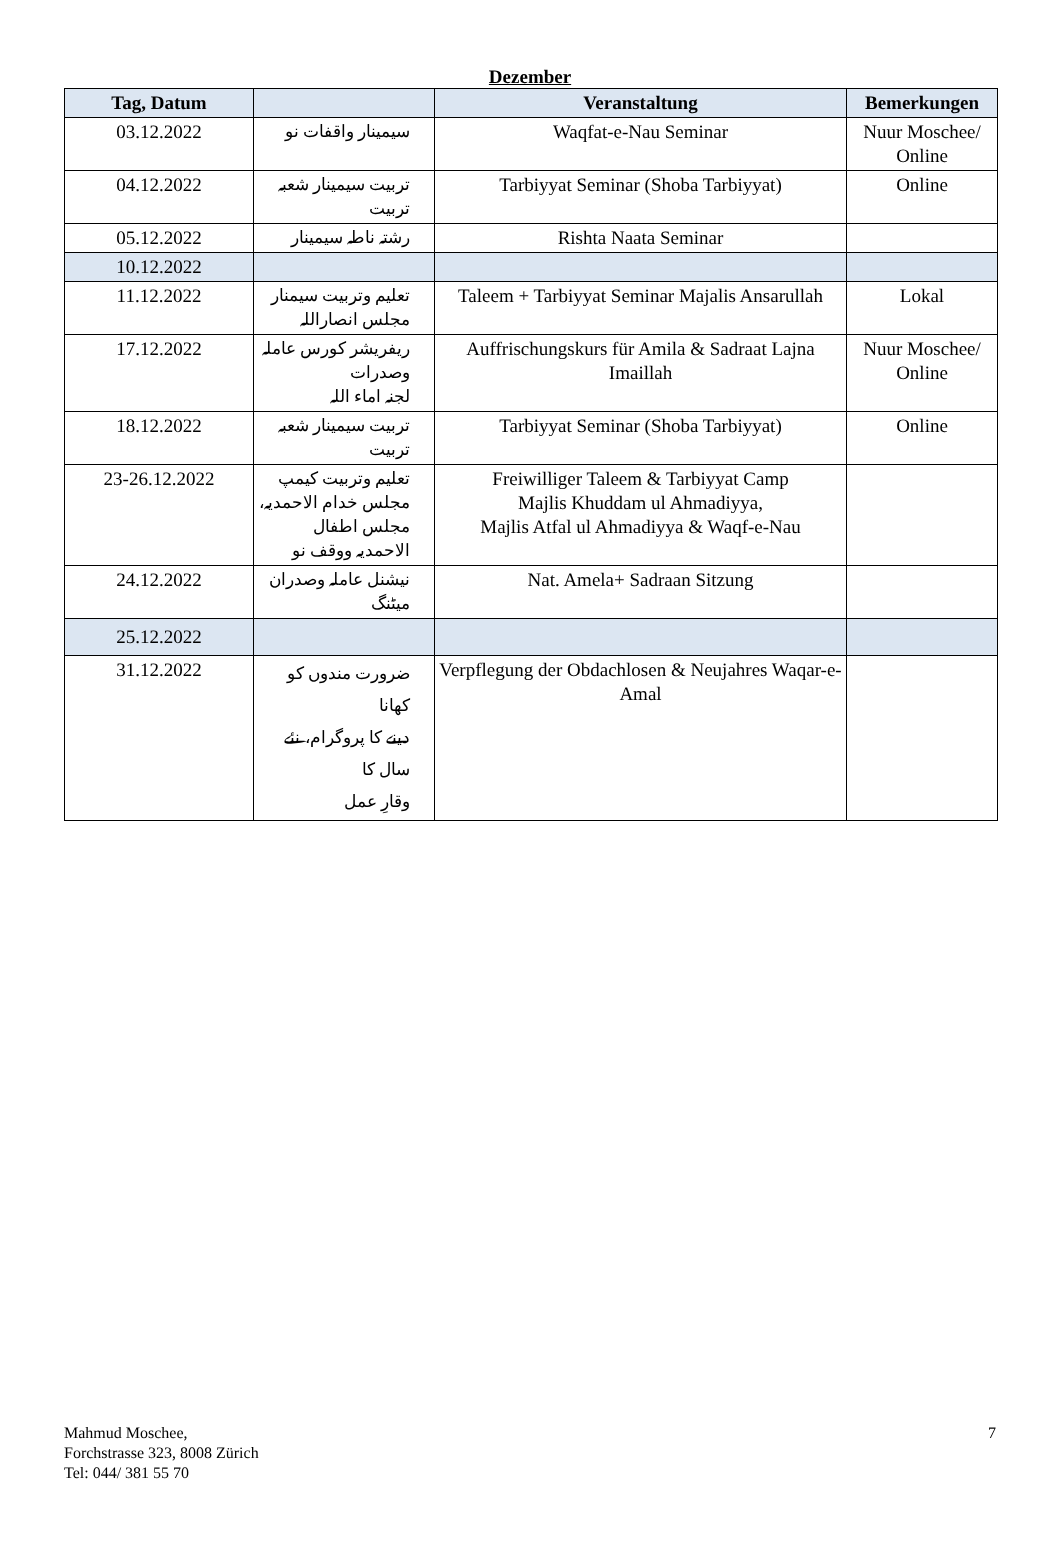Dezember
| Tag, Datum | | Veranstaltung | Bemerkungen |
| --- | --- | --- | --- |
| 03.12.2022 | سیمینار واقفات نو | Waqfat-e-Nau Seminar | Nuur Moschee/ Online |
| 04.12.2022 | تربیت سیمینار شعبہ تربیت | Tarbiyyat Seminar (Shoba Tarbiyyat) | Online |
| 05.12.2022 | رشتہ ناطہ سیمینار | Rishta Naata Seminar | |
| 10.12.2022 | | | |
| 11.12.2022 | تعلیم وتربیت سیمنار مجلس انصاراللہ | Taleem + Tarbiyyat Seminar Majalis Ansarullah | Lokal |
| 17.12.2022 | ریفریشر کورس عاملہ وصدرات لجنہ اماء اللہ | Auffrischungskurs für Amila & Sadraat Lajna Imaillah | Nuur Moschee/ Online |
| 18.12.2022 | تربیت سیمینار شعبہ تربیت | Tarbiyyat Seminar (Shoba Tarbiyyat) | Online |
| 23-26.12.2022 | تعلیم وتربیت کیمپ مجلس خدام الاحمدیہ، مجلس اطفال الاحمدیہ ووقف نو | Freiwilliger Taleem & Tarbiyyat Camp Majlis Khuddam ul Ahmadiyya, Majlis Atfal ul Ahmadiyya & Waqf-e-Nau | |
| 24.12.2022 | نیشنل عاملہ وصدران میٹنگ | Nat. Amela+ Sadraan Sitzung | |
| 25.12.2022 | | | |
| 31.12.2022 | ضرورت مندوں کو کھانا دینے کا پروگرام، نئے سال کا وقارِ عمل | Verpflegung der Obdachlosen & Neujahres Waqar-e-Amal | |
Mahmud Moschee,
Forchstrasse 323, 8008 Zürich
Tel: 044/ 381 55 70
7